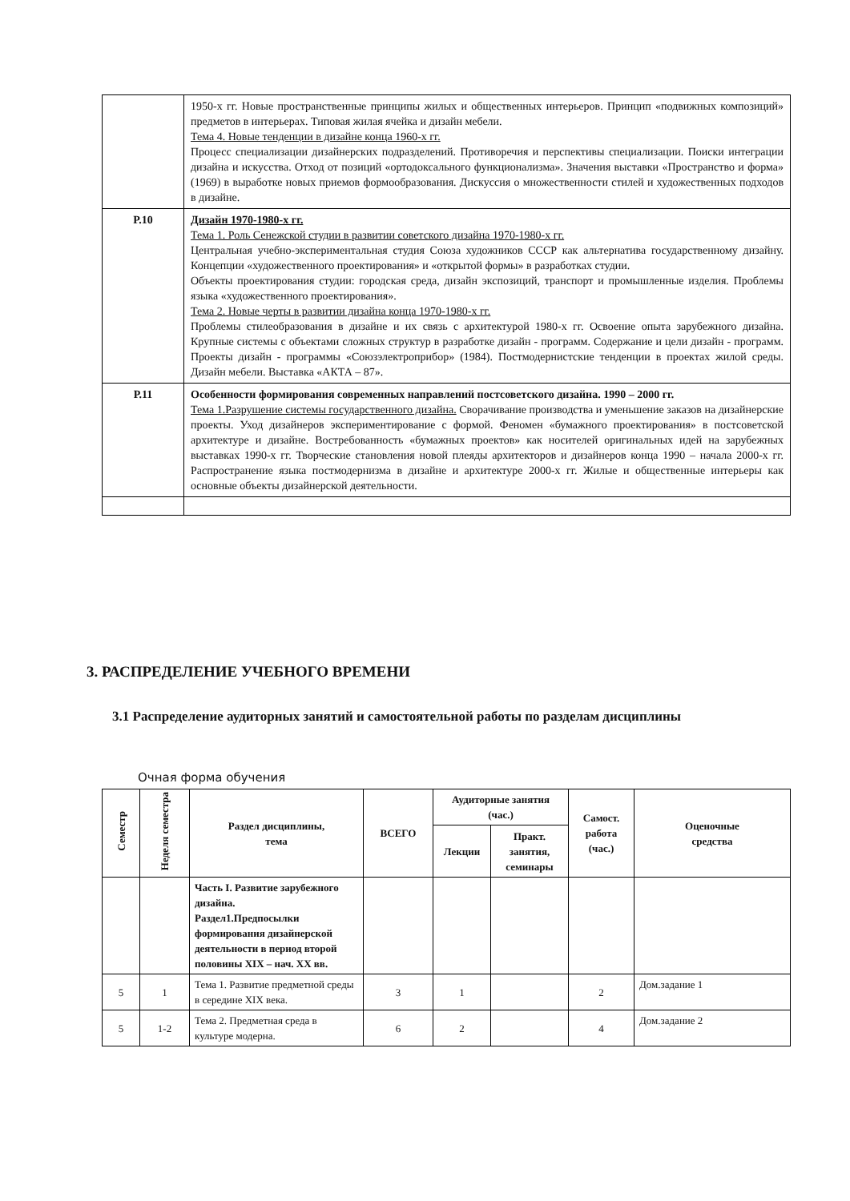| | 1950-х гг. Новые пространственные принципы жилых и общественных интерьеров. Принцип «подвижных композиций» предметов в интерьерах. Типовая жилая ячейка и дизайн мебели. Тема 4. Новые тенденции в дизайне конца 1960-х гг. Процесс специализации дизайнерских подразделений. Противоречия и перспективы специализации. Поиски интеграции дизайна и искусства. Отход от позиций «ортодоксального функционализма». Значения выставки «Пространство и форма» (1969) в выработке новых приемов формообразования. Дискуссия о множественности стилей и художественных подходов в дизайне. |
| Р.10 | Дизайн 1970-1980-х гг. Тема 1. Роль Сенежской студии в развитии советского дизайна 1970-1980-х гг. Центральная учебно-экспериментальная студия Союза художников СССР как альтернатива государственному дизайну. Концепции «художественного проектирования» и «открытой формы» в разработках студии. Объекты проектирования студии: городская среда, дизайн экспозиций, транспорт и промышленные изделия. Проблемы языка «художественного проектирования». Тема 2. Новые черты в развитии дизайна конца 1970-1980-х гг. Проблемы стилеобразования в дизайне и их связь с архитектурой 1980-х гг. Освоение опыта зарубежного дизайна. Крупные системы с объектами сложных структур в разработке дизайн - программ. Содержание и цели дизайн - программ. Проекты дизайн - программы «Союзэлектроприбор» (1984). Постмодернистские тенденции в проектах жилой среды. Дизайн мебели. Выставка «АКТА – 87». |
| Р.11 | Особенности формирования современных направлений постсоветского дизайна. 1990 – 2000 гг. Тема 1.Разрушение системы государственного дизайна. Сворачивание производства и уменьшение заказов на дизайнерские проекты. Уход дизайнеров экспериментирование с формой. Феномен «бумажного проектирования» в постсоветской архитектуре и дизайне. Востребованность «бумажных проектов» как носителей оригинальных идей на зарубежных выставках 1990-х гг. Творческие становления новой плеяды архитекторов и дизайнеров конца 1990 – начала 2000-х гг. Распространение языка постмодернизма в дизайне и архитектуре 2000-х гг. Жилые и общественные интерьеры как основные объекты дизайнерской деятельности. |
3. РАСПРЕДЕЛЕНИЕ УЧЕБНОГО ВРЕМЕНИ
3.1 Распределение аудиторных занятий и самостоятельной работы по разделам дисциплины
Очная форма обучения
| Семестр | Неделя семестра | Раздел дисциплины, тема | ВСЕГО | Аудиторные занятия (час.) | | Самост. работа (час.) | Оценочные средства |
| --- | --- | --- | --- | --- | --- | --- | --- |
| | | | | Лекции | Практ. занятия, семинары | | |
| | | Часть I. Развитие зарубежного дизайна. Раздел1.Предпосылки формирования дизайнерской деятельности в период второй половины XIX – нач. XX вв. | | | | | |
| 5 | 1 | Тема 1. Развитие предметной среды в середине XIX века. | 3 | 1 | | 2 | Дом.задание 1 |
| 5 | 1-2 | Тема 2. Предметная среда в культуре модерна. | 6 | 2 | | 4 | Дом.задание 2 |